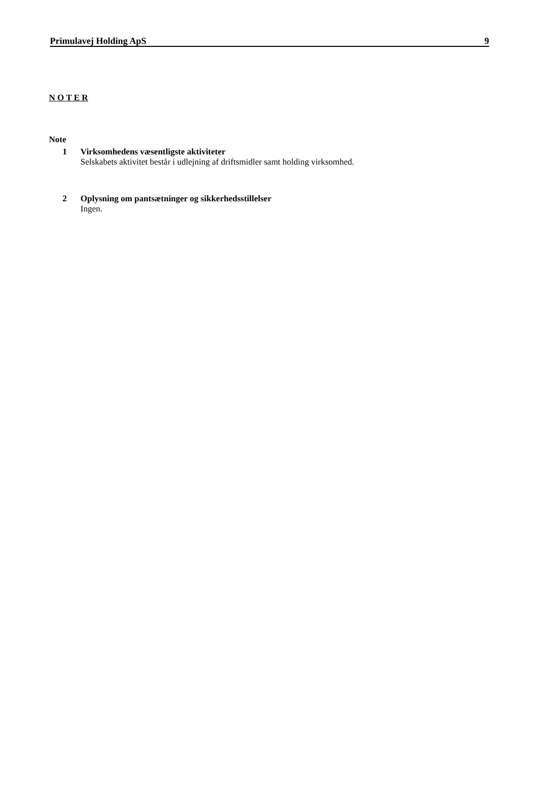Primulavej Holding ApS 9
N O T E R
Note
1 Virksomhedens væsentligste aktiviteter
Selskabets aktivitet består i udlejning af driftsmidler samt holding virksomhed.
2 Oplysning om pantsætninger og sikkerhedsstillelser
Ingen.